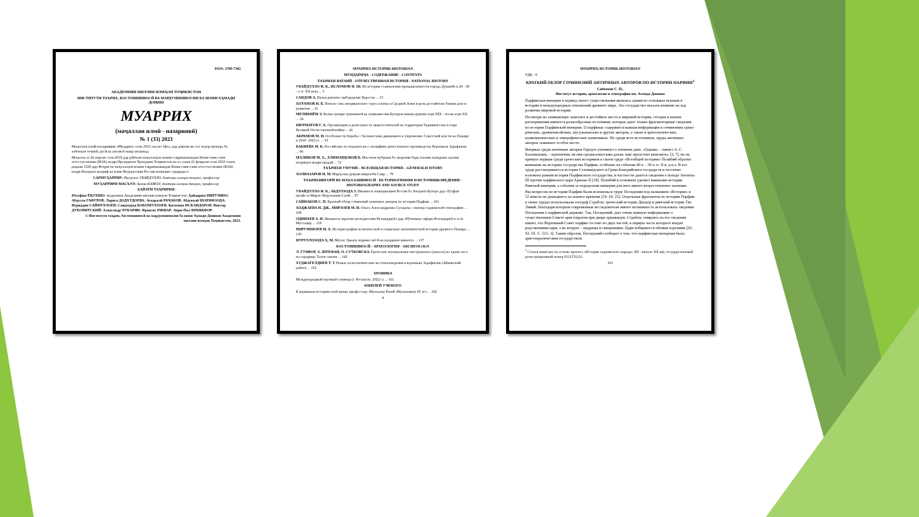ISSN: 2709-7382
АКАДЕМИЯИ МИЛЛИИ ИЛМҲОИ ТОҶИКИСТОН
ИНСТИТУТИ ТАЪРИХ, БОСТОНШИНОСӢ ВА МАРДУМШИНОСИИ БА НОМИ АҲМАДИ ДОНИШ
МУАРРИХ
(маҷаллаи илмӣ - назариявӣ)
№ 1 (33) 2023
Маҷаллаи илмӣ-назариявии «Муаррих» соли 2015 таъсис ёфта, дар давоми як сол чаҳор шумора ба забонҳои тоҷикӣ, русӣ ва англисӣ нашр мешавад.
Маҷалла аз 26 апрели соли 2018 дар рӯйхати маҷаллаҳои илмии тақризшавандаи Комиссияи олии аттестатсионии (КОА) назди Президенти Ҷумҳурии Тоҷикистон ва аз санаи 21 феврали соли 2022 таҳти рақами 1520 дар Феҳристи маҷаллаҳои илмии тақризшавандаи Комиссияи олии аттестатсионии (КОА) назди Вазорати маориф ва илми Федератсияи Россия номнавис гардидааст.
САРМУҲАРРИР: Насрулло УБАЙДУЛЛО, доктори илмҳои таърих, профессор
МУҲАРРИРИ МАСЪУЛ: Ҳамза КАМОЛ, доктори илмҳои таърих, профессор
ҲАЙАТИ ТАҲРИРИЯ:
Юсуфшо ЁҚУБШО -академики Академияи миллии илмҳои Тоҷикистон; Ҳайдаршо ПИРУМШО; Абдулло ГАФУРОВ; Лариса ДОДХУДОЕВА; Аскаралӣ РАҶАБОВ; Абдувалӣ ШАРИФЗОДА; Нуриддин САЙФУЛЛОЕВ; Саидмурод БОБОМУЛЛОЕВ; Қосимшо ИСКАНДАРОВ; Виктор ДУБОВИТСКИЙ; Александр ЧУБАРЯН; Франсис РИШАР; Анри-Пол ФРАНКФОР.
© Институти таърих, бостоншиносӣ ва мардумшиносии ба номи Аҳмади Дониши Академияи миллии илмҳои Тоҷикистон, 2023.
МУАРРИХ-ИСТОРИК-HISTORIAN
МУНДАРИҶА - СОДЕРЖАНИЕ - CONTENTS
ТАЪРИХИ ВАТАНӢ - ОТЕЧЕСТВЕННАЯ ИСТОРИЯ - NATIONAL HISTORY
УБАЙДУЛЛО Н. К., ИСЛОМОВ Ф. Ш. Из истории становления промышленности города Душанбе в 20 - 30 - е гг. XX века ... 5
САИДОВ А. Вазъи давлати сарбадорони Хуросон ... 13
ХОТАМОВ Н. Б. Начало сева американского сорта хлопка в Средней Азии и роль российских банков для ее развития ... 21
МЕЛИКИЁН Э. Вазъи ҳунари хушнависӣ ва хушнависони Бухорои нимаи дувуми асри XIX - оғози асри XX ... 34
ШЕРМАТОВ Г. А. Организация и деятельность эвакогоспиталей на территории Таджикистана в годы Великой Отечественной войны ... 41
АКРАМОВ М. И. Особенности борьбы с басмаческим движением и упрочнение Советской власти на Памире в 1918 -1923 гг. ... 53
БАКИЕВА М. К. Российские исследователи о специфике ремесленного производства Верховьев Зарафшана ... 66
МАЛИКОВ М. Х., АЛИМАРДОНОВ Б. Масоили мубрами бо энергияи барқ таъмин намудани аҳолии ноҳияҳои наздисарҳадӣ ... 72
ТАЪРИХИ УМУМӢ – ВСЕОБЩАЯ ИСТОРИЯ – GENERALH ISTORY
ХОЛНАЗАРОВ Н. М. Марҳалаи дувуми инқилоби Савр ... 78
ТАЪРИХНИГОРӢ ВА МАЪХАЗШИНОСӢ - ИСТОРИОГРАФИЯ И ИСТОЧНИКОВЕДЕНИЕ - HISTORIOGRAPHY AND SOURCE STUDY
УБАЙДУЛЛО Н. К., АБДУЛЗОДА З. Иньикоси лашкаркашии Россия ба Аморати Бухоро дар «Туҳфаи шоҳӣ»-и Мирзо Абдулазими Сомӣ ... 87
САЙНАКОВ С. П. Краткий обзор сочинений античных авторов по истории Парфии ... 101
ХОДЖАЕВА Н. ДЖ., МИРЗОЕВ М. Н. Ольга Александровна Сухарева - пионер таджикской этнографии ... 108
ОДИНАЕВ А. Н. Инъикоси чараёни экспедитсияи Искандаркӯл дар «Рӯзномаи сафари Искандаркӯл»-и А. Мустаҷир ... 119
ПИРУМШОЕВ М. Х. Историография политической и социально-экономической истории древнего Памира ... 130
НУРУЛЛОЗОДА Ҳ. М. Мулло Эркаев ходими сиёсӣ ва муаррихи шинохта ... 137
БОСТОНШИНОСӢ - АРХЕОЛОГИЯ - ARCHEOLOGY
Л. ГУНВОР, Х. ШТЕФАН, О. СУТКОВСКА. Греческие музыкальные инструменты (авлосы) из храма окса на городище Тахти сангин ... 142
ХУДЖАГЕЛДИЕВ Т. У. Новые палеолитические местонахождения в верховьях Зарафшона (Айнинский район) ... 152
ХРОНИКА
Международный научный семинар (г. Роскилле, 2022 г.) ... 161
ЮБИЛЕЙ УЧЕНОГО
К вершинам исторической науки, профессору Абулхаеву Ракиб Абулхаевичу 85 лет ... 166
4
МУАРРИХ-ИСТОРИК-HISTORIAN
УДК - 9
КРАТКИЙ ОБЗОР СОЧИНЕНИЙ АНТИЧНЫХ АВТОРОВ ПО ИСТОРИИ ПАРФИИ<sup>1</sup>
Сайнаков С. П.,
Институт истории, археологии и этнографии им. Ахмада Дониша
Парфянская империя в период своего существования являлась одним из основных игроков в истории и международных отношений древнего мира. Это государство оказало влияние на ход развития мировой истории.
Несмотря на занимающее заметное и достойное место в мировой истории, сегодня в нашем распоряжении имеются разнообразные источники, которые дают только фрагментарные сведения по истории Парфянской империи. О парфянах содержится важная информация в сочинениях греко-римских, древнекитайских, мусульманских и других авторов, а также в археологических, нумизматических и эпиграфических памятниках. Но среди всех источников, труды античных авторов занимают особое место.
Впервые среди античных авторов Геродот упомянул о племени даях. «Однако, – пишет А. С. Балахванцев, – идентичны ли они среднеазиатским дахам, еще предстоит выяснить» [3, 7], но на прямую первым среди греческих историков в своем труде «Всеобщей истории» Полибий обратил внимание на историю государства Парфии, особенно на события 40-х – 30-х гг. II в. д.н.э. В его труде рассматривается история Селевкидского и Греко-Бактрийского государств и частично изложена ранняя история Парфянского государства, в частности даются сведения о походе Антиоха III против парфянского царя Аршака II [18]. Полибий в основном уделяет внимание истории Римской империи, а события за переделами империи для него имеют второстепенное значение.
Ряд вопросов по истории Парфии были изложены в труде Посидония под названием «История» в 52 книгах не дошедшего до нашего времени [19; 24; 25]. Отдельные фрагменты из истории Парфии в своих трудах использовали географ Страбон, греческий историк Диодор и римский историк Тит Ливий, благодаря которым современные исследователи имеют возможность использовать сведения Посидония о парфянской державе. Так, Посидоний, дает очень важную информацию о существующем Совете аристократов при дворе аршакидов. Страбон, опираясь на его сведения пишет, что Верховный Совет парфян состоит из двух частей, в первую часть которого входят родственники царя, а во вторую – мудрецы и священники. Цари избираются обеими партиями [20, XI. IX. C. 515. 3]. Таким образом, Посидоний сообщает о том, что парфянская монархия была аристократическим государством.
<sup>1</sup> Статья написано на основе проекта «История таджикского народа» (III - начало XX вв), государственный регистрационный номер 0121TJ1211.
101